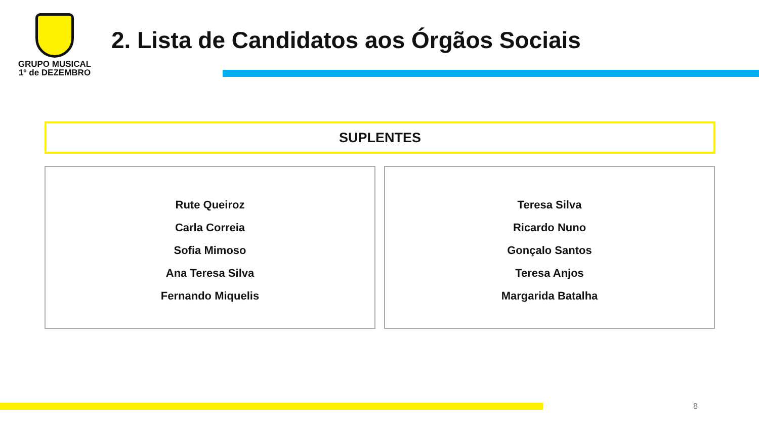GRUPO MUSICAL
1º de DEZEMBRO
2. Lista de Candidatos aos Órgãos Sociais
SUPLENTES
Rute Queiroz
Carla Correia
Sofia Mimoso
Ana Teresa Silva
Fernando Miquelis
Teresa Silva
Ricardo Nuno
Gonçalo Santos
Teresa Anjos
Margarida Batalha
8